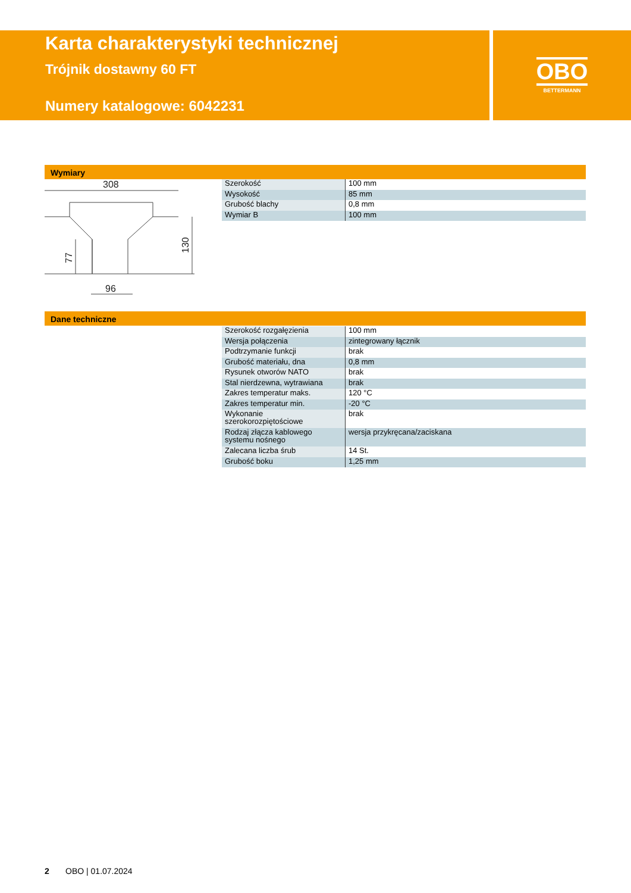Karta charakterystyki technicznej
Trójnik dostawny 60 FT
Numery katalogowe: 6042231
OBO
BETTERMANN
Wymiary
308
96
130
77
| Szerokość | 100 mm |
| Wysokość | 85 mm |
| Grubość blachy | 0,8 mm |
| Wymiar B | 100 mm |
Dane techniczne
| Szerokość rozgałęzienia | 100 mm |
| Wersja połączenia | zintegrowany łącznik |
| Podtrzymanie funkcji | brak |
| Grubość materiału, dna | 0,8 mm |
| Rysunek otworów NATO | brak |
| Stal nierdzewna, wytrawiana | brak |
| Zakres temperatur maks. | 120 °C |
| Zakres temperatur min. | -20 °C |
| Wykonanie szerokorozpiętościowe | brak |
| Rodzaj złącza kablowego systemu nośnego | wersja przykręcana/zaciskana |
| Zalecana liczba śrub | 14 St. |
| Grubość boku | 1,25 mm |
2 OBO | 01.07.2024